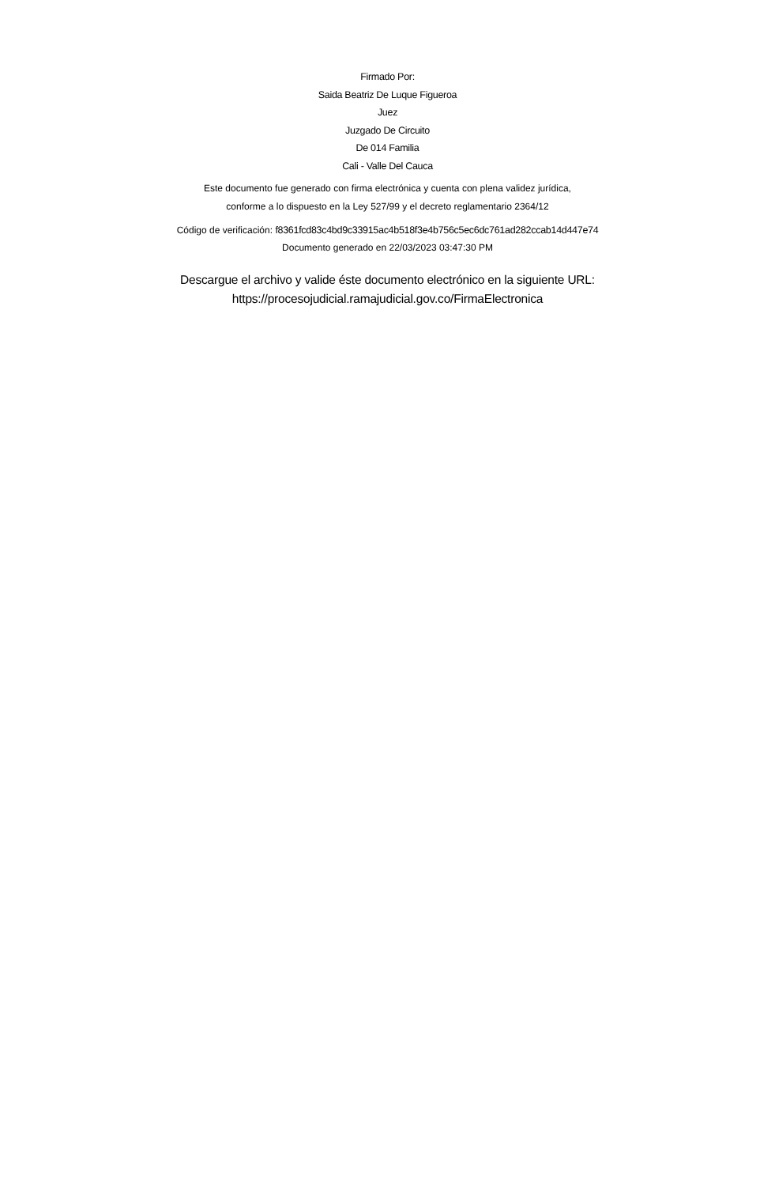Firmado Por:
Saida Beatriz De Luque Figueroa
Juez
Juzgado De Circuito
De 014 Familia
Cali - Valle Del Cauca
Este documento fue generado con firma electrónica y cuenta con plena validez jurídica,
conforme a lo dispuesto en la Ley 527/99 y el decreto reglamentario 2364/12
Código de verificación: f8361fcd83c4bd9c33915ac4b518f3e4b756c5ec6dc761ad282ccab14d447e74
Documento generado en 22/03/2023 03:47:30 PM
Descargue el archivo y valide éste documento electrónico en la siguiente URL:
https://procesojudicial.ramajudicial.gov.co/FirmaElectronica